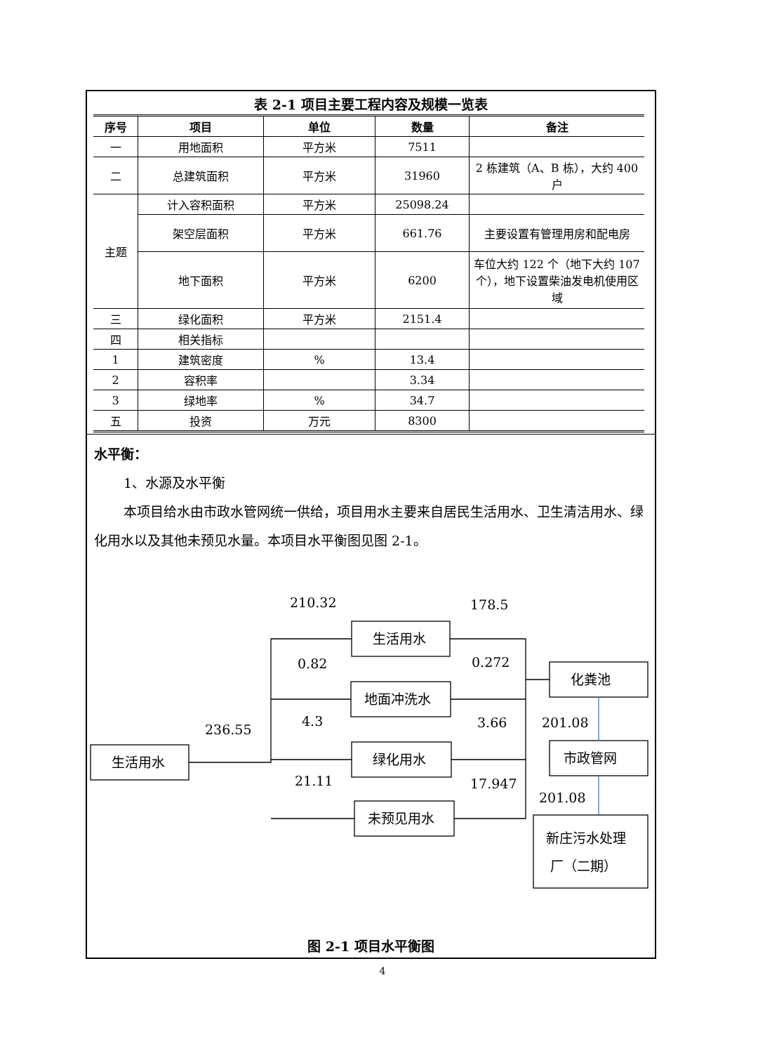表 2-1 项目主要工程内容及规模一览表
| 序号 | 项目 | 单位 | 数量 | 备注 |
| --- | --- | --- | --- | --- |
| 一 | 用地面积 | 平方米 | 7511 | |
| 二 | 总建筑面积 | 平方米 | 31960 | 2 栋建筑（A、B 栋），大约 400 户 |
| 主题 | 计入容积面积 | 平方米 | 25098.24 | |
| | 架空层面积 | 平方米 | 661.76 | 主要设置有管理用房和配电房 |
| | 地下面积 | 平方米 | 6200 | 车位大约 122 个（地下大约 107 个），地下设置柴油发电机使用区域 |
| 三 | 绿化面积 | 平方米 | 2151.4 | |
| 四 | 相关指标 | | | |
| 1 | 建筑密度 | % | 13.4 | |
| 2 | 容积率 | | 3.34 | |
| 3 | 绿地率 | % | 34.7 | |
| 五 | 投资 | 万元 | 8300 | |
水平衡：
1、水源及水平衡
本项目给水由市政水管网统一供给，项目用水主要来自居民生活用水、卫生清洁用水、绿化用水以及其他未预见水量。本项目水平衡图见图 2-1。
生活用水
生活用水
地面冲洗水
绿化用水
未预见用水
化粪池
市政管网
新庄污水处理
厂（二期）
236.55
210.32
0.82
4.3
21.11
178.5
0.272
3.66
17.947
201.08
201.08
图 2-1 项目水平衡图
4